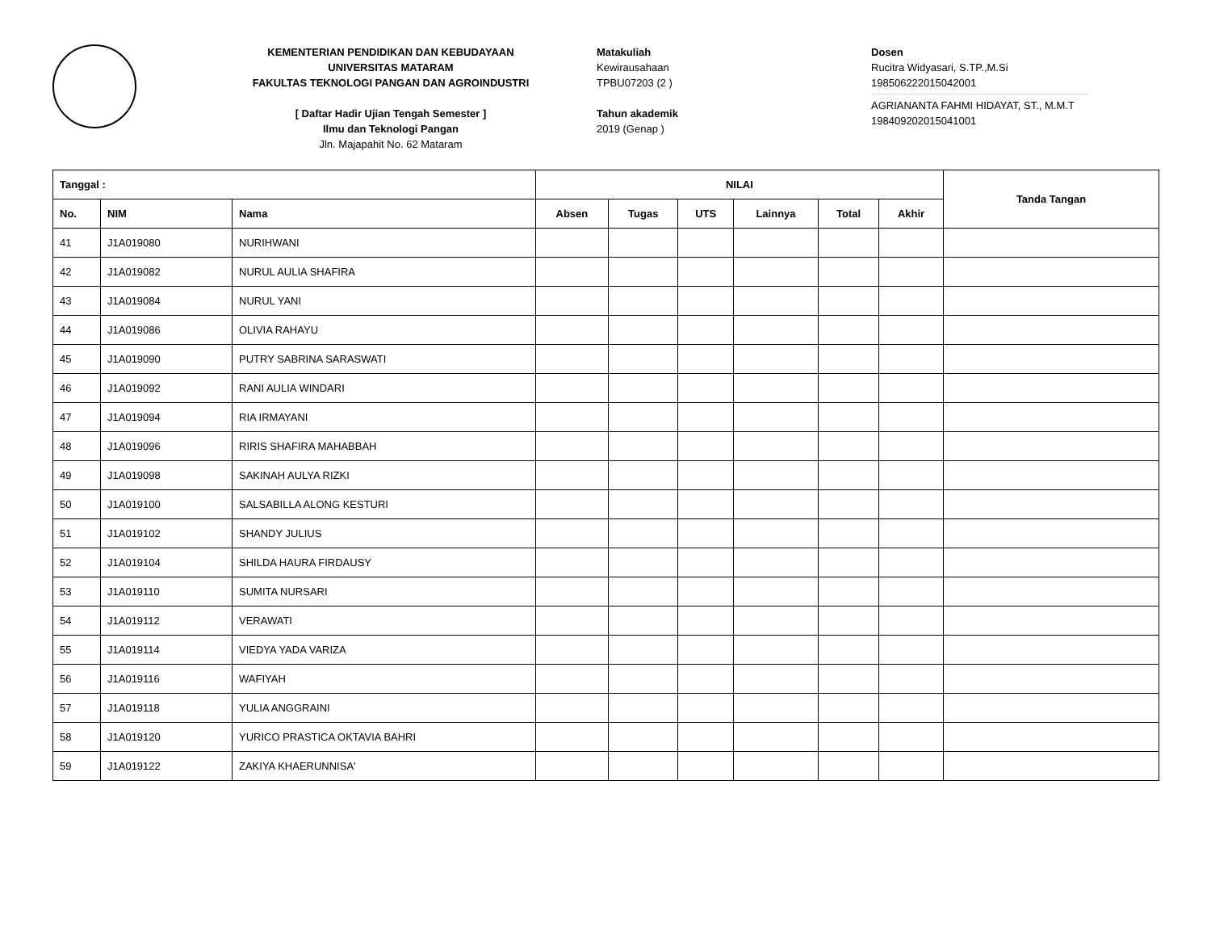KEMENTERIAN PENDIDIKAN DAN KEBUDAYAAN
UNIVERSITAS MATARAM
FAKULTAS TEKNOLOGI PANGAN DAN AGROINDUSTRI
[ Daftar Hadir Ujian Tengah Semester ]
Ilmu dan Teknologi Pangan
Jln. Majapahit No. 62 Mataram
Matakuliah
Kewirausahaan
TPBU07203 (2 )
Tahun akademik
2019 (Genap )
Dosen
Rucitra Widyasari, S.TP.,M.Si
198506222015042001
AGRIANANTA FAHMI HIDAYAT, ST., M.M.T
198409202015041001
| Tanggal : | | | NILAI | | | | | | Tanda Tangan |
| --- | --- | --- | --- | --- | --- | --- | --- | --- | --- |
| No. | NIM | Nama | Absen | Tugas | UTS | Lainnya | Total | Akhir | |
| 41 | J1A019080 | NURIHWANI | | | | | | | |
| 42 | J1A019082 | NURUL AULIA SHAFIRA | | | | | | | |
| 43 | J1A019084 | NURUL YANI | | | | | | | |
| 44 | J1A019086 | OLIVIA RAHAYU | | | | | | | |
| 45 | J1A019090 | PUTRY SABRINA SARASWATI | | | | | | | |
| 46 | J1A019092 | RANI AULIA WINDARI | | | | | | | |
| 47 | J1A019094 | RIA IRMAYANI | | | | | | | |
| 48 | J1A019096 | RIRIS SHAFIRA MAHABBAH | | | | | | | |
| 49 | J1A019098 | SAKINAH AULYA RIZKI | | | | | | | |
| 50 | J1A019100 | SALSABILLA ALONG KESTURI | | | | | | | |
| 51 | J1A019102 | SHANDY JULIUS | | | | | | | |
| 52 | J1A019104 | SHILDA HAURA FIRDAUSY | | | | | | | |
| 53 | J1A019110 | SUMITA NURSARI | | | | | | | |
| 54 | J1A019112 | VERAWATI | | | | | | | |
| 55 | J1A019114 | VIEDYA YADA VARIZA | | | | | | | |
| 56 | J1A019116 | WAFIYAH | | | | | | | |
| 57 | J1A019118 | YULIA ANGGRAINI | | | | | | | |
| 58 | J1A019120 | YURICO PRASTICA OKTAVIA BAHRI | | | | | | | |
| 59 | J1A019122 | ZAKIYA KHAERUNNISA' | | | | | | | |